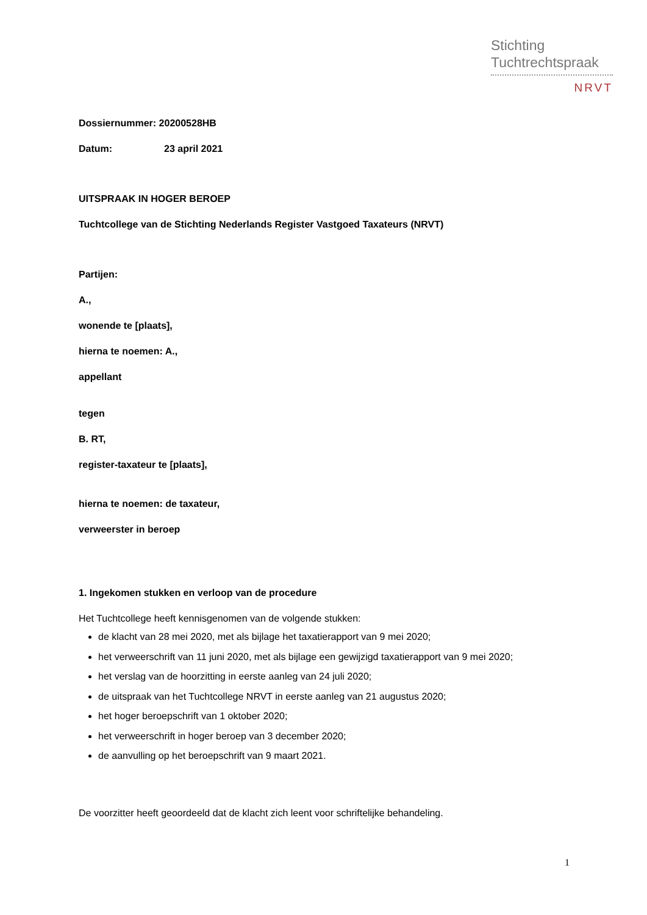Stichting
Tuchtrechtspraak
NRVT
Dossiernummer: 20200528HB
Datum: 23 april 2021
UITSPRAAK IN HOGER BEROEP
Tuchtcollege van de Stichting Nederlands Register Vastgoed Taxateurs (NRVT)
Partijen:
A.,
wonende te [plaats],
hierna te noemen: A.,
appellant
tegen
B. RT,
register-taxateur te [plaats],
hierna te noemen: de taxateur,
verweerster in beroep
1. Ingekomen stukken en verloop van de procedure
Het Tuchtcollege heeft kennisgenomen van de volgende stukken:
de klacht van 28 mei 2020, met als bijlage het taxatierapport van 9 mei 2020;
het verweerschrift van 11 juni 2020, met als bijlage een gewijzigd taxatierapport van 9 mei 2020;
het verslag van de hoorzitting in eerste aanleg van 24 juli 2020;
de uitspraak van het Tuchtcollege NRVT in eerste aanleg van 21 augustus 2020;
het hoger beroepschrift van 1 oktober 2020;
het verweerschrift in hoger beroep van 3 december 2020;
de aanvulling op het beroepschrift van 9 maart 2021.
De voorzitter heeft geoordeeld dat de klacht zich leent voor schriftelijke behandeling.
1